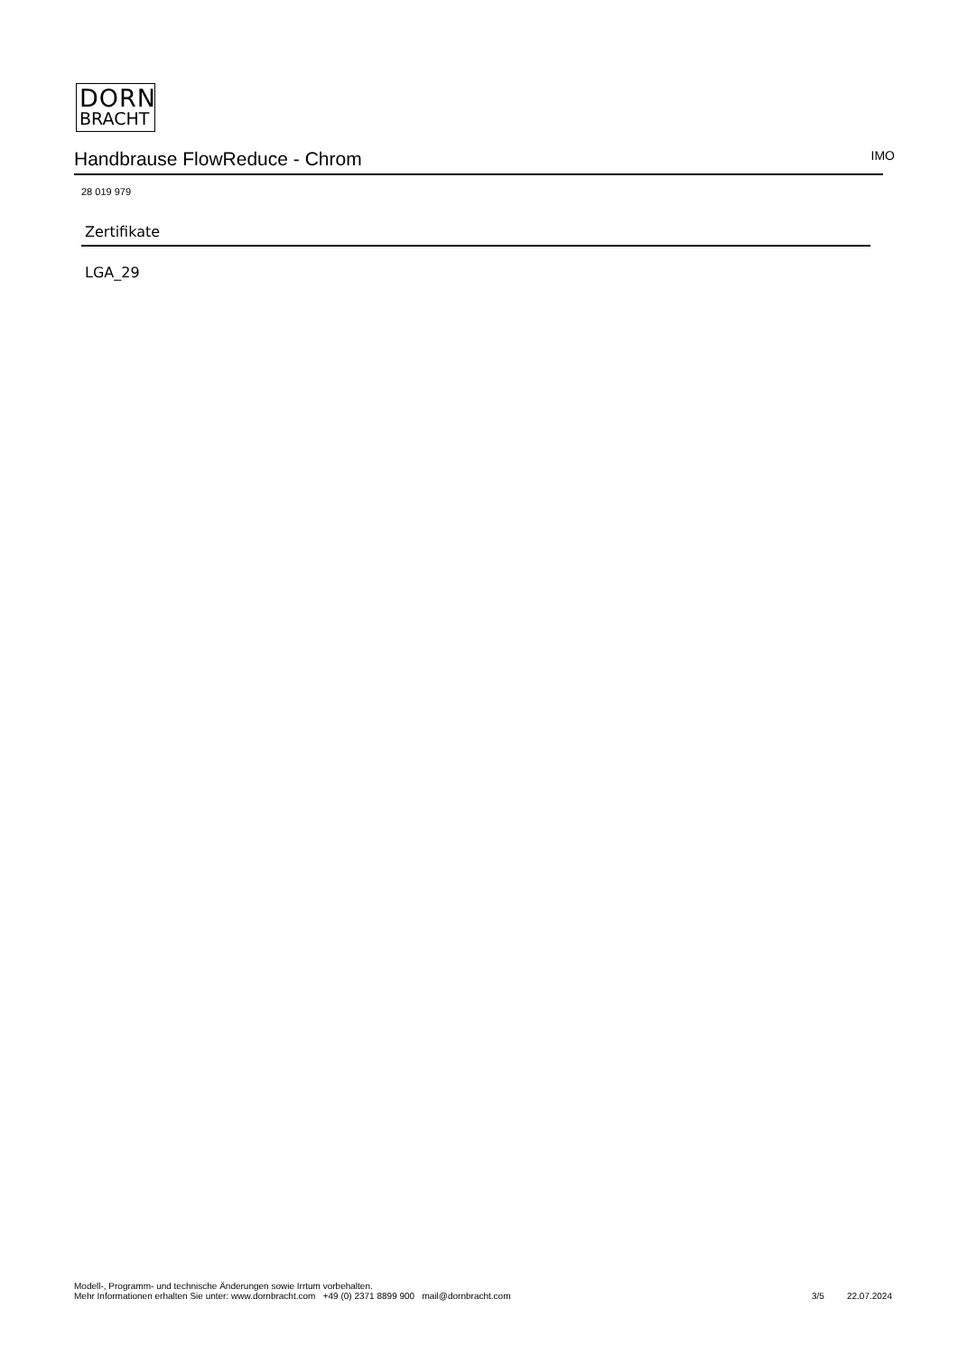DORN
BRACHT
Handbrause FlowReduce - Chrom
IMO
28 019 979
Zertifikate
LGA_29
Modell-, Programm- und technische Änderungen sowie Irrtum vorbehalten.
Mehr Informationen erhalten Sie unter: www.dornbracht.com +49 (0) 2371 8899 900 mail@dornbracht.com
3/5 22.07.2024